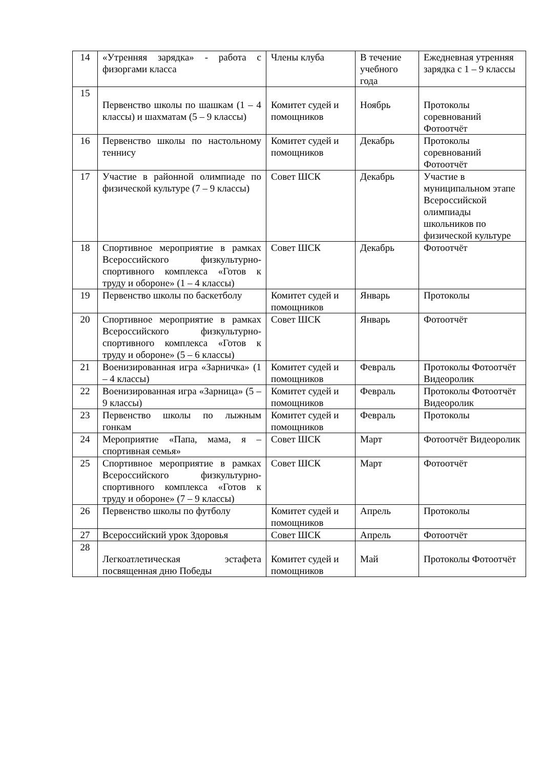| 14 | «Утренняя зарядка» - работа с физоргами класса | Члены клуба | В течение учебного года | Ежедневная утренняя зарядка с 1 – 9 классы |
| 15 | Первенство школы по шашкам (1 – 4 классы) и шахматам (5 – 9 классы) | Комитет судей и помощников | Ноябрь | Протоколы соревнований Фотоотчёт |
| 16 | Первенство школы по настольному теннису | Комитет судей и помощников | Декабрь | Протоколы соревнований Фотоотчёт |
| 17 | Участие в районной олимпиаде по физической культуре (7 – 9 классы) | Совет ШСК | Декабрь | Участие в муниципальном этапе Всероссийской олимпиады школьников по физической культуре |
| 18 | Спортивное мероприятие в рамках Всероссийского физкультурно-спортивного комплекса «Готов к труду и обороне» (1 – 4 классы) | Совет ШСК | Декабрь | Фотоотчёт |
| 19 | Первенство школы по баскетболу | Комитет судей и помощников | Январь | Протоколы |
| 20 | Спортивное мероприятие в рамках Всероссийского физкультурно-спортивного комплекса «Готов к труду и обороне» (5 – 6 классы) | Совет ШСК | Январь | Фотоотчёт |
| 21 | Военизированная игра «Зарничка» (1 – 4 классы) | Комитет судей и помощников | Февраль | Протоколы Фотоотчёт Видеоролик |
| 22 | Военизированная игра «Зарница» (5 – 9 классы) | Комитет судей и помощников | Февраль | Протоколы Фотоотчёт Видеоролик |
| 23 | Первенство школы по лыжным гонкам | Комитет судей и помощников | Февраль | Протоколы |
| 24 | Мероприятие «Папа, мама, я – спортивная семья» | Совет ШСК | Март | Фотоотчёт Видеоролик |
| 25 | Спортивное мероприятие в рамках Всероссийского физкультурно-спортивного комплекса «Готов к труду и обороне» (7 – 9 классы) | Совет ШСК | Март | Фотоотчёт |
| 26 | Первенство школы по футболу | Комитет судей и помощников | Апрель | Протоколы |
| 27 | Всероссийский урок Здоровья | Совет ШСК | Апрель | Фотоотчёт |
| 28 | Легкоатлетическая эстафета посвященная дню Победы | Комитет судей и помощников | Май | Протоколы Фотоотчёт |